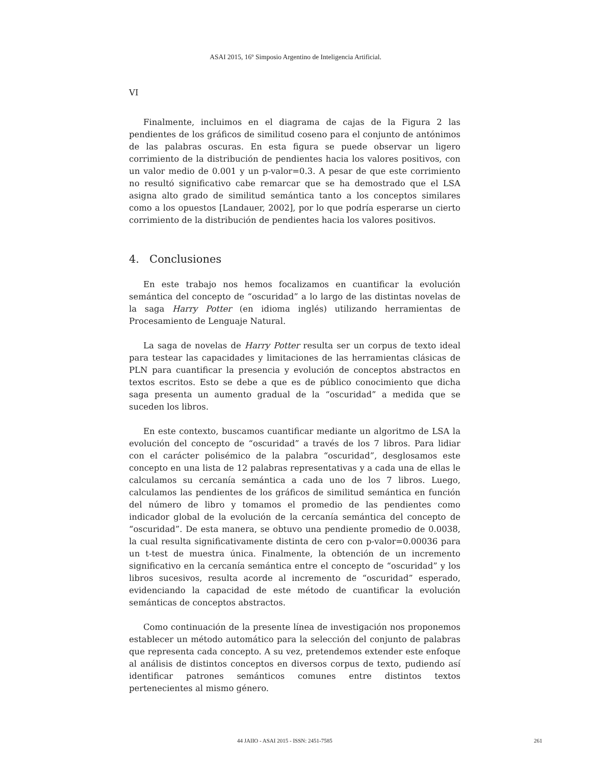ASAI 2015, 16º Simposio Argentino de Inteligencia Artificial.
VI
Finalmente, incluimos en el diagrama de cajas de la Figura 2 las pendientes de los gráficos de similitud coseno para el conjunto de antónimos de las palabras oscuras. En esta figura se puede observar un ligero corrimiento de la distribución de pendientes hacia los valores positivos, con un valor medio de 0.001 y un p-valor=0.3. A pesar de que este corrimiento no resultó significativo cabe remarcar que se ha demostrado que el LSA asigna alto grado de similitud semántica tanto a los conceptos similares como a los opuestos [Landauer, 2002], por lo que podría esperarse un cierto corrimiento de la distribución de pendientes hacia los valores positivos.
4. Conclusiones
En este trabajo nos hemos focalizamos en cuantificar la evolución semántica del concepto de “oscuridad” a lo largo de las distintas novelas de la saga Harry Potter (en idioma inglés) utilizando herramientas de Procesamiento de Lenguaje Natural.
La saga de novelas de Harry Potter resulta ser un corpus de texto ideal para testear las capacidades y limitaciones de las herramientas clásicas de PLN para cuantificar la presencia y evolución de conceptos abstractos en textos escritos. Esto se debe a que es de público conocimiento que dicha saga presenta un aumento gradual de la “oscuridad” a medida que se suceden los libros.
En este contexto, buscamos cuantificar mediante un algoritmo de LSA la evolución del concepto de “oscuridad” a través de los 7 libros. Para lidiar con el carácter polisémico de la palabra “oscuridad”, desglosamos este concepto en una lista de 12 palabras representativas y a cada una de ellas le calculamos su cercanía semántica a cada uno de los 7 libros. Luego, calculamos las pendientes de los gráficos de similitud semántica en función del número de libro y tomamos el promedio de las pendientes como indicador global de la evolución de la cercanía semántica del concepto de “oscuridad”. De esta manera, se obtuvo una pendiente promedio de 0.0038, la cual resulta significativamente distinta de cero con p-valor=0.00036 para un t-test de muestra única. Finalmente, la obtención de un incremento significativo en la cercanía semántica entre el concepto de “oscuridad” y los libros sucesivos, resulta acorde al incremento de “oscuridad” esperado, evidenciando la capacidad de este método de cuantificar la evolución semánticas de conceptos abstractos.
Como continuación de la presente línea de investigación nos proponemos establecer un método automático para la selección del conjunto de palabras que representa cada concepto. A su vez, pretendemos extender este enfoque al análisis de distintos conceptos en diversos corpus de texto, pudiendo así identificar patrones semánticos comunes entre distintos textos pertenecientes al mismo género.
44 JAIIO - ASAI 2015 - ISSN: 2451-7585 261